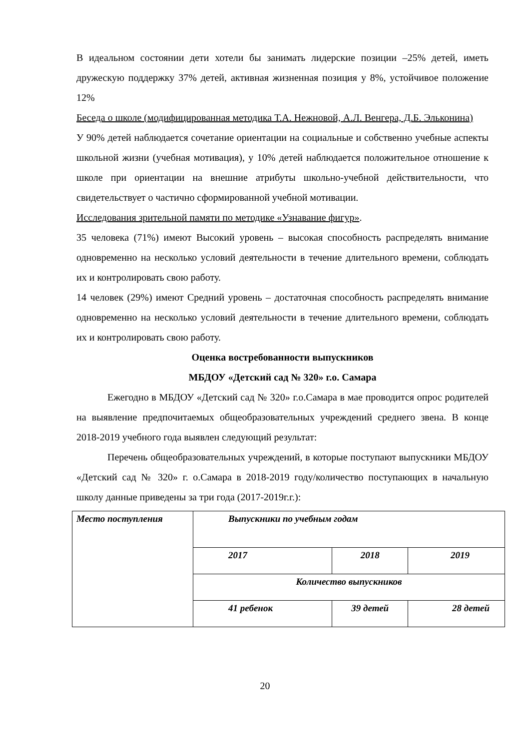В идеальном состоянии дети хотели бы занимать лидерские позиции –25% детей, иметь дружескую поддержку 37% детей, активная жизненная позиция у 8%, устойчивое положение 12%
Беседа о школе (модифицированная методика Т.А. Нежновой, А.Л. Венгера, Д.Б. Эльконина)
У 90% детей наблюдается сочетание ориентации на социальные и собственно учебные аспекты школьной жизни (учебная мотивация), у 10% детей наблюдается положительное отношение к школе при ориентации на внешние атрибуты школьно-учебной действительности, что свидетельствует о частично сформированной учебной мотивации.
Исследования зрительной памяти по методике «Узнавание фигур».
35 человека (71%) имеют Высокий уровень – высокая способность распределять внимание одновременно на несколько условий деятельности в течение длительного времени, соблюдать их и контролировать свою работу.
14 человек (29%) имеют Средний уровень – достаточная способность распределять внимание одновременно на несколько условий деятельности в течение длительного времени, соблюдать их и контролировать свою работу.
Оценка востребованности выпускников
МБДОУ «Детский сад № 320» г.о. Самара
Ежегодно в МБДОУ «Детский сад № 320» г.о.Самара в мае проводится опрос родителей на выявление предпочитаемых общеобразовательных учреждений среднего звена. В конце 2018-2019 учебного года выявлен следующий результат:
Перечень общеобразовательных учреждений, в которые поступают выпускники МБДОУ «Детский сад № 320» г. о.Самара в 2018-2019 году/количество поступающих в начальную школу данные приведены за три года (2017-2019г.г.):
| Место поступления | Выпускники по учебным годам | | |
| | 2017 | 2018 | 2019 |
| | Количество выпускников | | |
| | 41 ребенок | 39 детей | 28 детей |
20